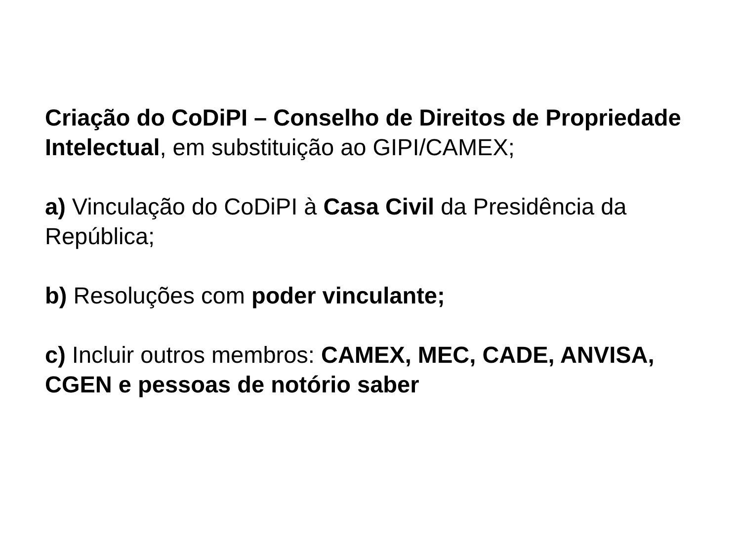Criação do CoDiPI – Conselho de Direitos de Propriedade Intelectual, em substituição ao GIPI/CAMEX;
a) Vinculação do CoDiPI à Casa Civil da Presidência da República;
b) Resoluções com poder vinculante;
c) Incluir outros membros: CAMEX, MEC, CADE, ANVISA, CGEN e pessoas de notório saber